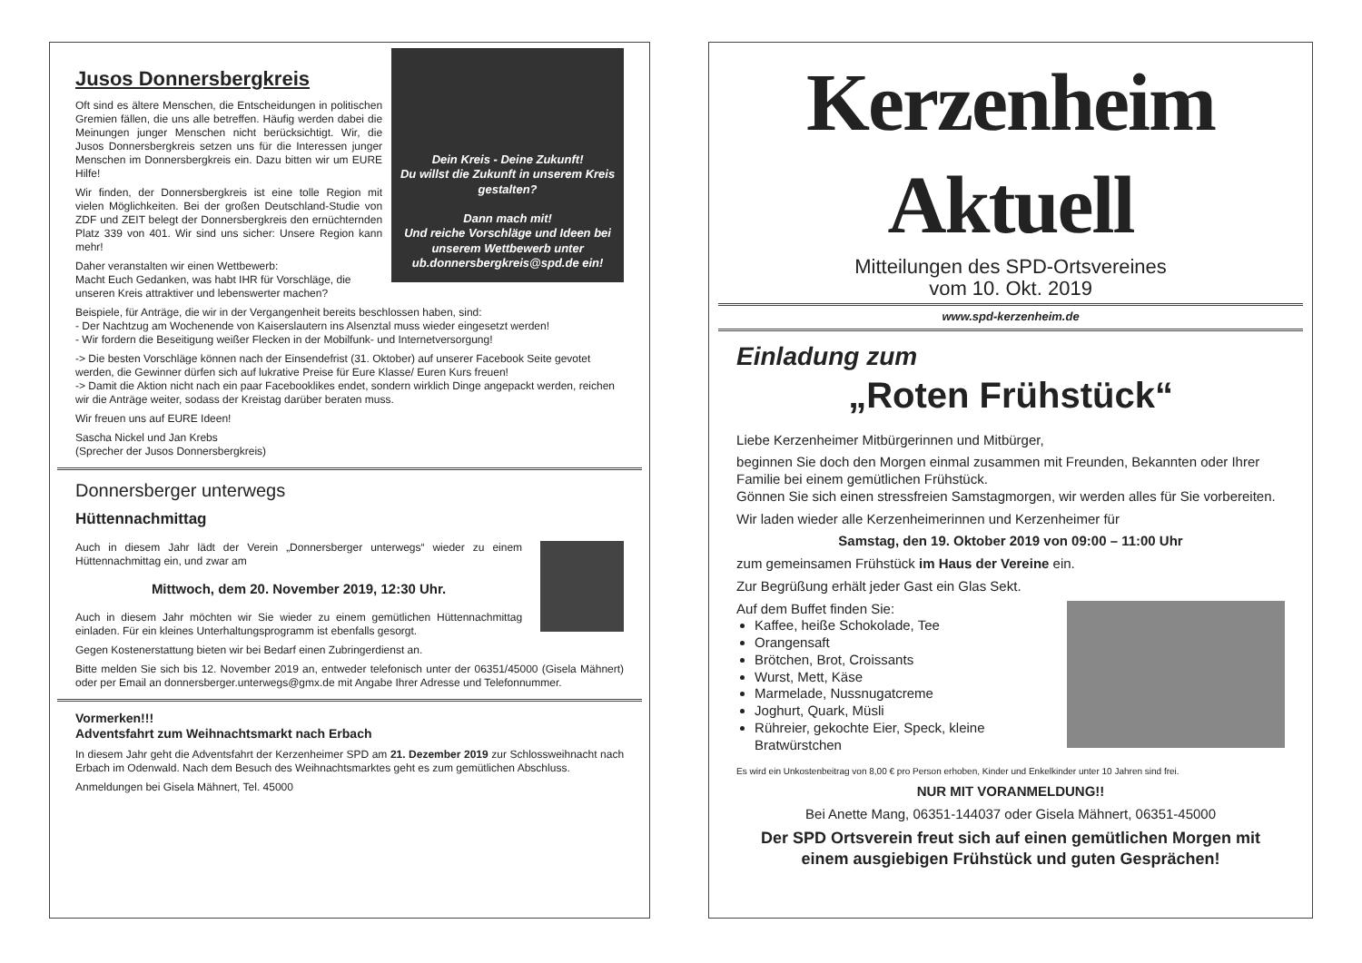Dein Kreis - Deine Zukunft!
Du willst die Zukunft in unserem Kreis gestalten?
Dann mach mit!
Und reiche Vorschläge und Ideen bei unserem Wettbewerb unter ub.donnersbergkreis@spd.de ein!
Jusos Donnersbergkreis
Oft sind es ältere Menschen, die Entscheidungen in politischen Gremien fällen, die uns alle betreffen. Häufig werden dabei die Meinungen junger Menschen nicht berücksichtigt. Wir, die Jusos Donnersbergkreis setzen uns für die Interessen junger Menschen im Donnersbergkreis ein. Dazu bitten wir um EURE Hilfe!
Wir finden, der Donnersbergkreis ist eine tolle Region mit vielen Möglichkeiten. Bei der großen Deutschland-Studie von ZDF und ZEIT belegt der Donnersbergkreis den ernüchternden Platz 339 von 401. Wir sind uns sicher: Unsere Region kann mehr!
Daher veranstalten wir einen Wettbewerb:
Macht Euch Gedanken, was habt IHR für Vorschläge, die unseren Kreis attraktiver und lebenswerter machen?
Beispiele, für Anträge, die wir in der Vergangenheit bereits beschlossen haben, sind:
- Der Nachtzug am Wochenende von Kaiserslautern ins Alsenztal muss wieder eingesetzt werden!
- Wir fordern die Beseitigung weißer Flecken in der Mobilfunk- und Internetversorgung!
-> Die besten Vorschläge können nach der Einsendefrist (31. Oktober) auf unserer Facebook Seite gevotet werden, die Gewinner dürfen sich auf lukrative Preise für Eure Klasse/ Euren Kurs freuen!
-> Damit die Aktion nicht nach ein paar Facebooklikes endet, sondern wirklich Dinge angepackt werden, reichen wir die Anträge weiter, sodass der Kreistag darüber beraten muss.
Wir freuen uns auf EURE Ideen!
Sascha Nickel und Jan Krebs
(Sprecher der Jusos Donnersbergkreis)
Donnersberger unterwegs
Hüttennachmittag
Auch in diesem Jahr lädt der Verein „Donnersberger unterwegs“ wieder zu einem Hüttennachmittag ein, und zwar am
Mittwoch, dem 20. November 2019, 12:30 Uhr.
Auch in diesem Jahr möchten wir Sie wieder zu einem gemütlichen Hüttennachmittag einladen. Für ein kleines Unterhaltungsprogramm ist ebenfalls gesorgt.
Gegen Kostenerstattung bieten wir bei Bedarf einen Zubringerdienst an.
Bitte melden Sie sich bis 12. November 2019 an, entweder telefonisch unter der 06351/45000 (Gisela Mähnert) oder per Email an donnersberger.unterwegs@gmx.de mit Angabe Ihrer Adresse und Telefonnummer.
Vormerken!!!
Adventsfahrt zum Weihnachtsmarkt nach Erbach
In diesem Jahr geht die Adventsfahrt der Kerzenheimer SPD am 21. Dezember 2019 zur Schlossweihnacht nach Erbach im Odenwald. Nach dem Besuch des Weihnachtsmarktes geht es zum gemütlichen Abschluss.
Anmeldungen bei Gisela Mähnert, Tel. 45000
Kerzenheim Aktuell
Mitteilungen des SPD-Ortsvereines
vom 10. Okt. 2019
www.spd-kerzenheim.de
Einladung zum
„Roten Frühstück“
Liebe Kerzenheimer Mitbürgerinnen und Mitbürger,
beginnen Sie doch den Morgen einmal zusammen mit Freunden, Bekannten oder Ihrer Familie bei einem gemütlichen Frühstück.
Gönnen Sie sich einen stressfreien Samstagmorgen, wir werden alles für Sie vorbereiten.
Wir laden wieder alle Kerzenheimerinnen und Kerzenheimer für
Samstag, den 19. Oktober 2019 von 09:00 – 11:00 Uhr
zum gemeinsamen Frühstück im Haus der Vereine ein.
Zur Begrüßung erhält jeder Gast ein Glas Sekt.
Auf dem Buffet finden Sie:
Kaffee, heiße Schokolade, Tee
Orangensaft
Brötchen, Brot, Croissants
Wurst, Mett, Käse
Marmelade, Nussnugatcreme
Joghurt, Quark, Müsli
Rühreier, gekochte Eier, Speck, kleine Bratwürstchen
Es wird ein Unkostenbeitrag von 8,00 € pro Person erhoben, Kinder und Enkelkinder unter 10 Jahren sind frei.
NUR MIT VORANMELDUNG!!
Bei Anette Mang, 06351-144037 oder Gisela Mähnert, 06351-45000
Der SPD Ortsverein freut sich auf einen gemütlichen Morgen mit einem ausgiebigen Frühstück und guten Gesprächen!